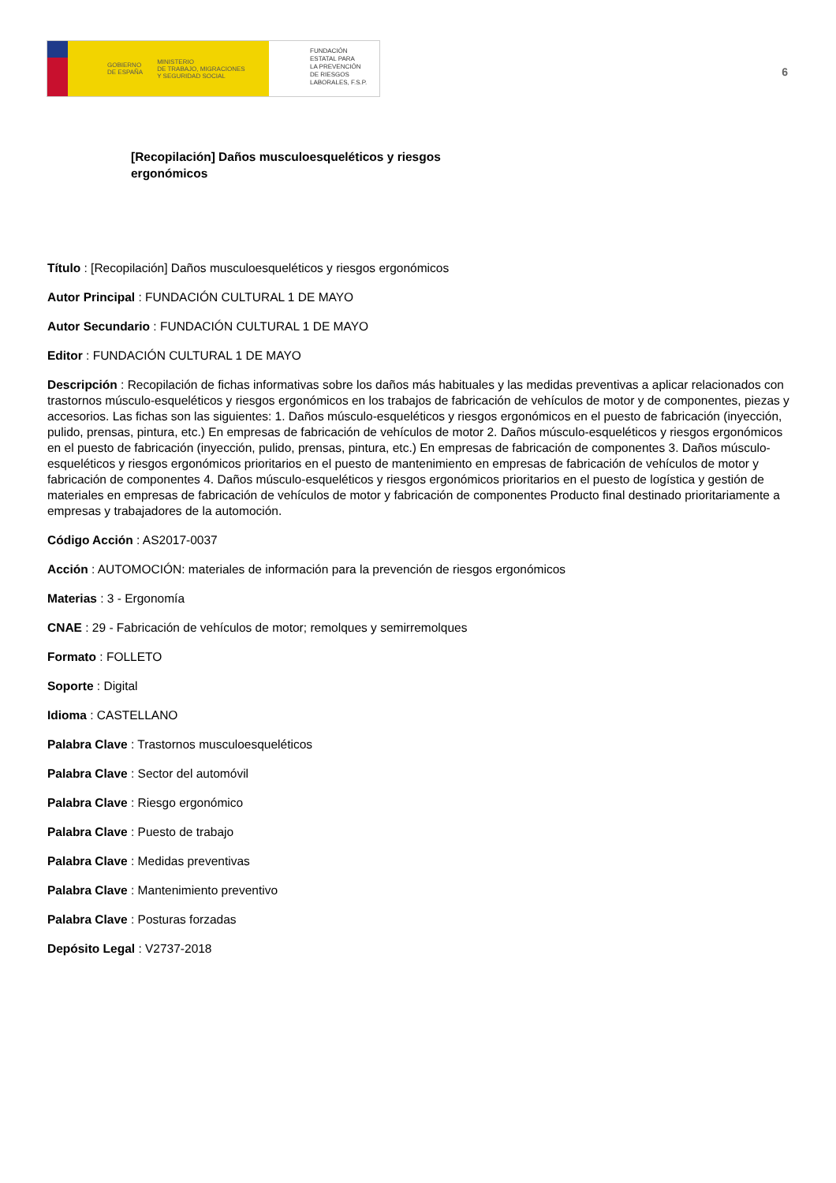GOBIERNO
DE ESPAÑA MINISTERIO
DE TRABAJO, MIGRACIONES
Y SEGURIDAD SOCIAL
FUNDACIÓN
ESTATAL PARA
LA PREVENCIÓN
DE RIESGOS
LABORALES, F.S.P.
6
[Recopilación] Daños musculoesqueléticos y riesgos ergonómicos
Título : [Recopilación] Daños musculoesqueléticos y riesgos ergonómicos
Autor Principal : FUNDACIÓN CULTURAL 1 DE MAYO
Autor Secundario : FUNDACIÓN CULTURAL 1 DE MAYO
Editor : FUNDACIÓN CULTURAL 1 DE MAYO
Descripción : Recopilación de fichas informativas sobre los daños más habituales y las medidas preventivas a aplicar relacionados con trastornos músculo-esqueléticos y riesgos ergonómicos en los trabajos de fabricación de vehículos de motor y de componentes, piezas y accesorios. Las fichas son las siguientes: 1. Daños músculo-esqueléticos y riesgos ergonómicos en el puesto de fabricación (inyección, pulido, prensas, pintura, etc.) En empresas de fabricación de vehículos de motor 2. Daños músculo-esqueléticos y riesgos ergonómicos en el puesto de fabricación (inyección, pulido, prensas, pintura, etc.) En empresas de fabricación de componentes 3. Daños músculo-esqueléticos y riesgos ergonómicos prioritarios en el puesto de mantenimiento en empresas de fabricación de vehículos de motor y fabricación de componentes 4. Daños músculo-esqueléticos y riesgos ergonómicos prioritarios en el puesto de logística y gestión de materiales en empresas de fabricación de vehículos de motor y fabricación de componentes Producto final destinado prioritariamente a empresas y trabajadores de la automoción.
Código Acción : AS2017-0037
Acción : AUTOMOCIÓN: materiales de información para la prevención de riesgos ergonómicos
Materias : 3 - Ergonomía
CNAE : 29 - Fabricación de vehículos de motor; remolques y semirremolques
Formato : FOLLETO
Soporte : Digital
Idioma : CASTELLANO
Palabra Clave : Trastornos musculoesqueléticos
Palabra Clave : Sector del automóvil
Palabra Clave : Riesgo ergonómico
Palabra Clave : Puesto de trabajo
Palabra Clave : Medidas preventivas
Palabra Clave : Mantenimiento preventivo
Palabra Clave : Posturas forzadas
Depósito Legal : V2737-2018